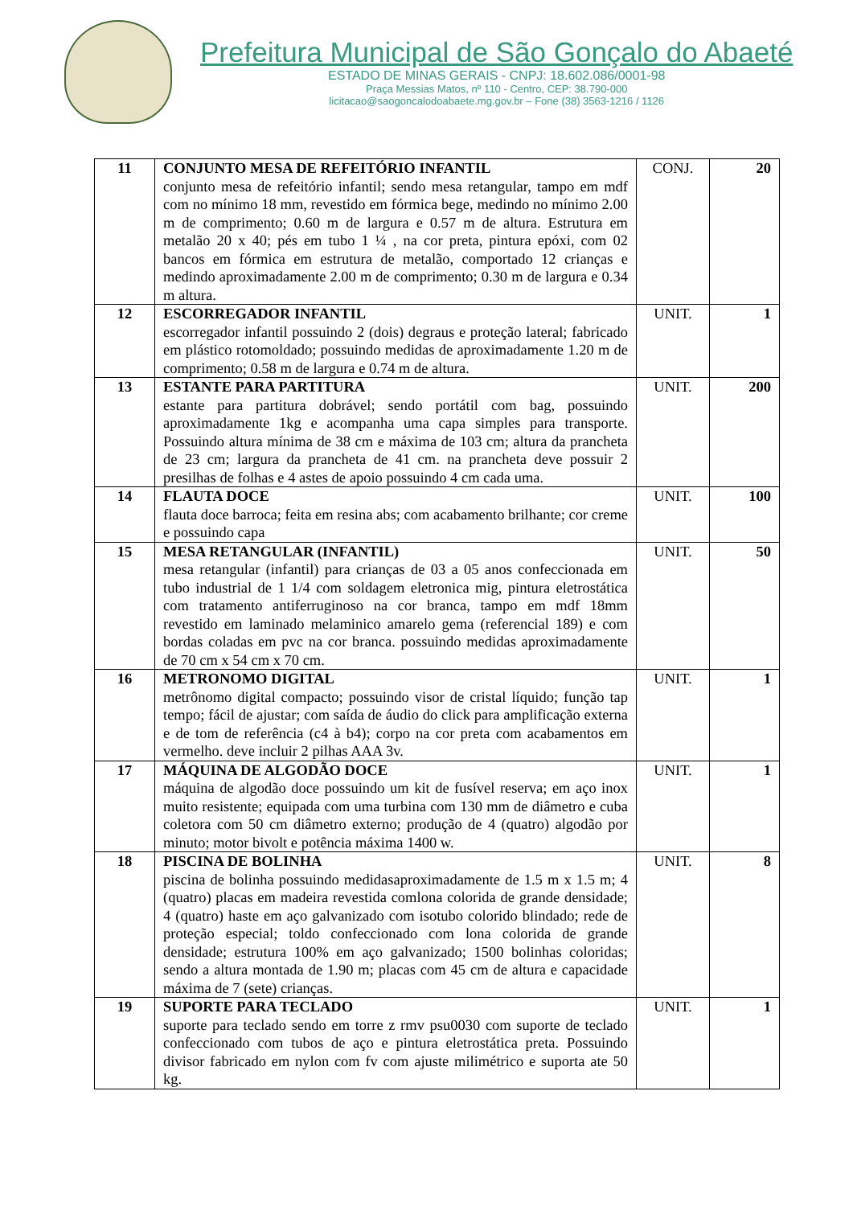Prefeitura Municipal de São Gonçalo do Abaeté
ESTADO DE MINAS GERAIS - CNPJ: 18.602.086/0001-98
Praça Messias Matos, nº 110 - Centro, CEP: 38.790-000
licitacao@saogoncalodoabaete.mg.gov.br – Fone (38) 3563-1216 / 1126
| 11 | CONJUNTO MESA DE REFEITÓRIO INFANTIL conjunto mesa de refeitório infantil; sendo mesa retangular, tampo em mdf com no mínimo 18 mm, revestido em fórmica bege, medindo no mínimo 2.00 m de comprimento; 0.60 m de largura e 0.57 m de altura. Estrutura em metalão 20 x 40; pés em tubo 1 ¼ , na cor preta, pintura epóxi, com 02 bancos em fórmica em estrutura de metalão, comportado 12 crianças e medindo aproximadamente 2.00 m de comprimento; 0.30 m de largura e 0.34 m altura. | CONJ. | 20 |
| 12 | ESCORREGADOR INFANTIL escorregador infantil possuindo 2 (dois) degraus e proteção lateral; fabricado em plástico rotomoldado; possuindo medidas de aproximadamente 1.20 m de comprimento; 0.58 m de largura e 0.74 m de altura. | UNIT. | 1 |
| 13 | ESTANTE PARA PARTITURA estante para partitura dobrável; sendo portátil com bag, possuindo aproximadamente 1kg e acompanha uma capa simples para transporte. Possuindo altura mínima de 38 cm e máxima de 103 cm; altura da prancheta de 23 cm; largura da prancheta de 41 cm. na prancheta deve possuir 2 presilhas de folhas e 4 astes de apoio possuindo 4 cm cada uma. | UNIT. | 200 |
| 14 | FLAUTA DOCE flauta doce barroca; feita em resina abs; com acabamento brilhante; cor creme e possuindo capa | UNIT. | 100 |
| 15 | MESA RETANGULAR (INFANTIL) mesa retangular (infantil) para crianças de 03 a 05 anos confeccionada em tubo industrial de 1 1/4 com soldagem eletronica mig, pintura eletrostática com tratamento antiferruginoso na cor branca, tampo em mdf 18mm revestido em laminado melaminico amarelo gema (referencial 189) e com bordas coladas em pvc na cor branca. possuindo medidas aproximadamente de 70 cm x 54 cm x 70 cm. | UNIT. | 50 |
| 16 | METRONOMO DIGITAL metrônomo digital compacto; possuindo visor de cristal líquido; função tap tempo; fácil de ajustar; com saída de áudio do click para amplificação externa e de tom de referência (c4 à b4); corpo na cor preta com acabamentos em vermelho. deve incluir 2 pilhas AAA 3v. | UNIT. | 1 |
| 17 | MÁQUINA DE ALGODÃO DOCE máquina de algodão doce possuindo um kit de fusível reserva; em aço inox muito resistente; equipada com uma turbina com 130 mm de diâmetro e cuba coletora com 50 cm diâmetro externo; produção de 4 (quatro) algodão por minuto; motor bivolt e potência máxima 1400 w. | UNIT. | 1 |
| 18 | PISCINA DE BOLINHA piscina de bolinha possuindo medidasaproximadamente de 1.5 m x 1.5 m; 4 (quatro) placas em madeira revestida comlona colorida de grande densidade; 4 (quatro) haste em aço galvanizado com isotubo colorido blindado; rede de proteção especial; toldo confeccionado com lona colorida de grande densidade; estrutura 100% em aço galvanizado; 1500 bolinhas coloridas; sendo a altura montada de 1.90 m; placas com 45 cm de altura e capacidade máxima de 7 (sete) crianças. | UNIT. | 8 |
| 19 | SUPORTE PARA TECLADO suporte para teclado sendo em torre z rmv psu0030 com suporte de teclado confeccionado com tubos de aço e pintura eletrostática preta. Possuindo divisor fabricado em nylon com fv com ajuste milimétrico e suporta ate 50 kg. | UNIT. | 1 |